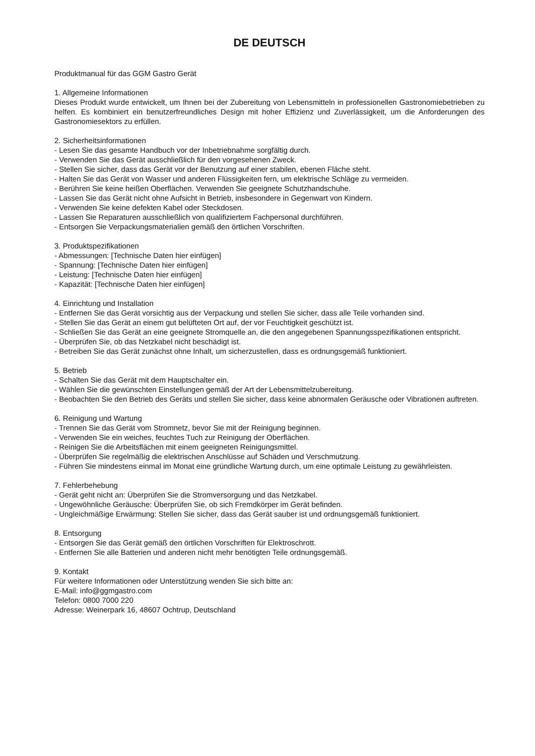DE DEUTSCH
Produktmanual für das GGM Gastro Gerät
1. Allgemeine Informationen
Dieses Produkt wurde entwickelt, um Ihnen bei der Zubereitung von Lebensmitteln in professionellen Gastronomiebetrieben zu helfen. Es kombiniert ein benutzerfreundliches Design mit hoher Effizienz und Zuverlässigkeit, um die Anforderungen des Gastronomiesektors zu erfüllen.
2. Sicherheitsinformationen
- Lesen Sie das gesamte Handbuch vor der Inbetriebnahme sorgfältig durch.
- Verwenden Sie das Gerät ausschließlich für den vorgesehenen Zweck.
- Stellen Sie sicher, dass das Gerät vor der Benutzung auf einer stabilen, ebenen Fläche steht.
- Halten Sie das Gerät von Wasser und anderen Flüssigkeiten fern, um elektrische Schläge zu vermeiden.
- Berühren Sie keine heißen Oberflächen. Verwenden Sie geeignete Schutzhandschuhe.
- Lassen Sie das Gerät nicht ohne Aufsicht in Betrieb, insbesondere in Gegenwart von Kindern.
- Verwenden Sie keine defekten Kabel oder Steckdosen.
- Lassen Sie Reparaturen ausschließlich von qualifiziertem Fachpersonal durchführen.
- Entsorgen Sie Verpackungsmaterialien gemäß den örtlichen Vorschriften.
3. Produktspezifikationen
- Abmessungen: [Technische Daten hier einfügen]
- Spannung: [Technische Daten hier einfügen]
- Leistung: [Technische Daten hier einfügen]
- Kapazität: [Technische Daten hier einfügen]
4. Einrichtung und Installation
- Entfernen Sie das Gerät vorsichtig aus der Verpackung und stellen Sie sicher, dass alle Teile vorhanden sind.
- Stellen Sie das Gerät an einem gut belüfteten Ort auf, der vor Feuchtigkeit geschützt ist.
- Schließen Sie das Gerät an eine geeignete Stromquelle an, die den angegebenen Spannungsspezifikationen entspricht.
- Überprüfen Sie, ob das Netzkabel nicht beschädigt ist.
- Betreiben Sie das Gerät zunächst ohne Inhalt, um sicherzustellen, dass es ordnungsgemäß funktioniert.
5. Betrieb
- Schalten Sie das Gerät mit dem Hauptschalter ein.
- Wählen Sie die gewünschten Einstellungen gemäß der Art der Lebensmittelzubereitung.
- Beobachten Sie den Betrieb des Geräts und stellen Sie sicher, dass keine abnormalen Geräusche oder Vibrationen auftreten.
6. Reinigung und Wartung
- Trennen Sie das Gerät vom Stromnetz, bevor Sie mit der Reinigung beginnen.
- Verwenden Sie ein weiches, feuchtes Tuch zur Reinigung der Oberflächen.
- Reinigen Sie die Arbeitsflächen mit einem geeigneten Reinigungsmittel.
- Überprüfen Sie regelmäßig die elektrischen Anschlüsse auf Schäden und Verschmutzung.
- Führen Sie mindestens einmal im Monat eine gründliche Wartung durch, um eine optimale Leistung zu gewährleisten.
7. Fehlerbehebung
- Gerät geht nicht an: Überprüfen Sie die Stromversorgung und das Netzkabel.
- Ungewöhnliche Geräusche: Überprüfen Sie, ob sich Fremdkörper im Gerät befinden.
- Ungleichmäßige Erwärmung: Stellen Sie sicher, dass das Gerät sauber ist und ordnungsgemäß funktioniert.
8. Entsorgung
- Entsorgen Sie das Gerät gemäß den örtlichen Vorschriften für Elektroschrott.
- Entfernen Sie alle Batterien und anderen nicht mehr benötigten Teile ordnungsgemäß.
9. Kontakt
Für weitere Informationen oder Unterstützung wenden Sie sich bitte an:
E-Mail: info@ggmgastro.com
Telefon: 0800 7000 220
Adresse: Weinerpark 16, 48607 Ochtrup, Deutschland